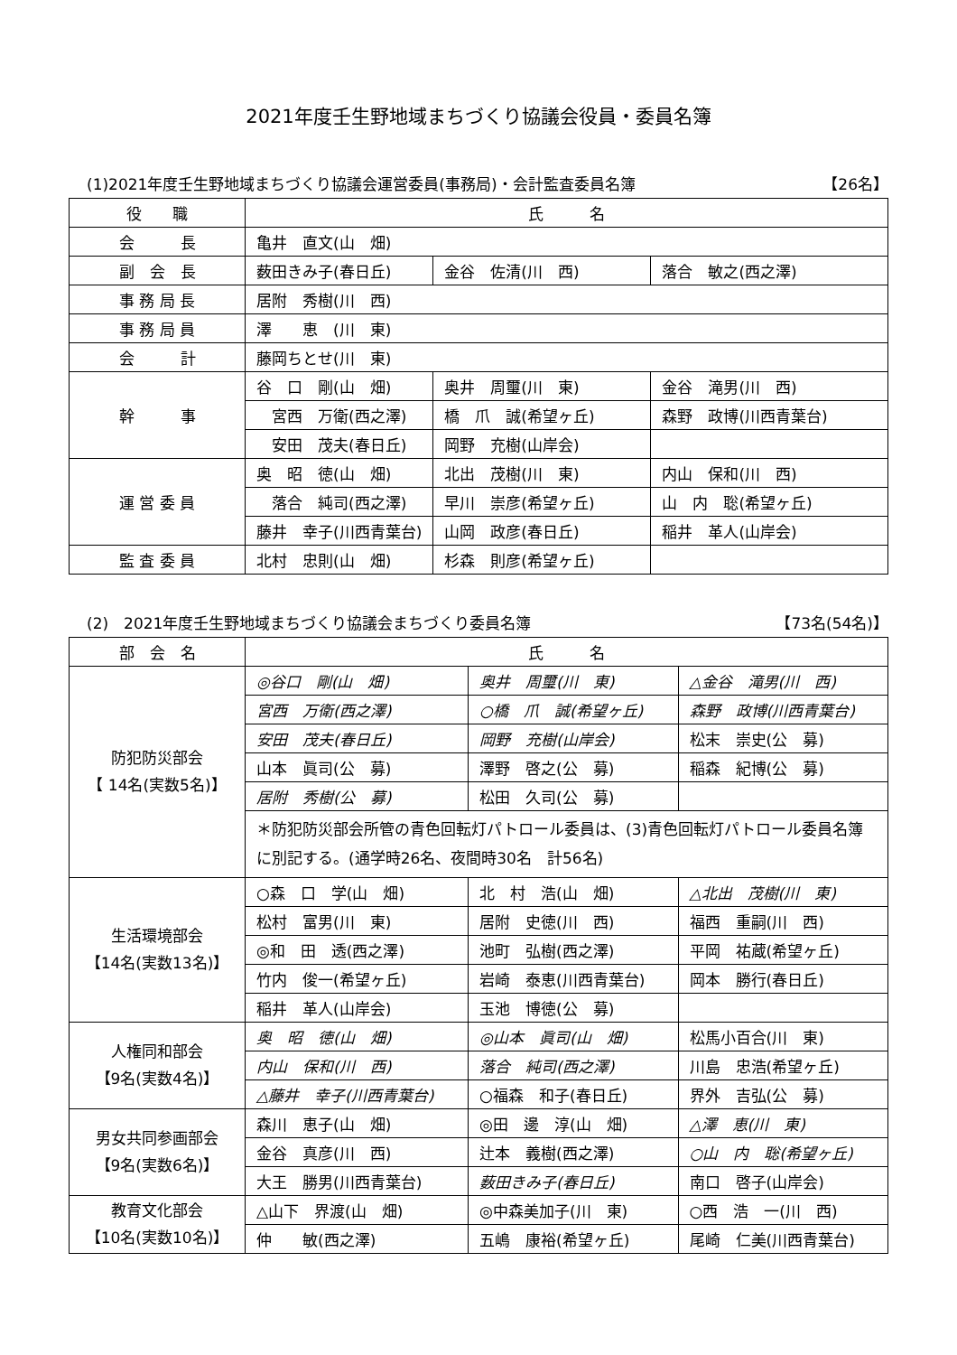2021年度壬生野地域まちづくり協議会役員・委員名簿
(1)2021年度壬生野地域まちづくり協議会運営委員(事務局)・会計監査委員名簿 【26名】
| 役 職 | 氏 名 | | |
| --- | --- | --- | --- |
| 会 長 | 亀井 直文(山 畑) | | |
| 副 会 長 | 薮田きみ子(春日丘) | 金谷 佐清(川 西) | 落合 敏之(西之澤) |
| 事 務 局 長 | 居附 秀樹(川 西) | | |
| 事 務 局 員 | 澤 恵 (川 東) | | |
| 会 計 | 藤岡ちとせ(川 東) | | |
| 幹 事 | 谷 口 剛(山 畑) | 奥井 周璽(川 東) | 金谷 滝男(川 西) |
| | 宮西 万衛(西之澤) | 橋 爪 誠(希望ヶ丘) | 森野 政博(川西青葉台) |
| | 安田 茂夫(春日丘) | 岡野 充樹(山岸会) | |
| 運 営 委 員 | 奥 昭 徳(山 畑) | 北出 茂樹(川 東) | 内山 保和(川 西) |
| | 落合 純司(西之澤) | 早川 崇彦(希望ヶ丘) | 山 内 聡(希望ヶ丘) |
| | 藤井 幸子(川西青葉台) | 山岡 政彦(春日丘) | 稲井 革人(山岸会) |
| 監 査 委 員 | 北村 忠則(山 畑) | 杉森 則彦(希望ヶ丘) | |
(2)　2021年度壬生野地域まちづくり協議会まちづくり委員名簿 【73名(54名)】
| 部 会 名 | 氏 名 | | |
| --- | --- | --- | --- |
| 防犯防災部会 【 14名(実数5名)】 | ◎谷口 剛(山 畑) | 奥井 周璽(川 東) | △金谷 滝男(川 西) |
| | 宮西 万衛(西之澤) | ○橋 爪 誠(希望ヶ丘) | 森野 政博(川西青葉台) |
| | 安田 茂夫(春日丘) | 岡野 充樹(山岸会) | 松末 崇史(公 募) |
| | 山本 眞司(公 募) | 澤野 啓之(公 募) | 稲森 紀博(公 募) |
| | 居附 秀樹(公 募) | 松田 久司(公 募) | |
| | ＊防犯防災部会所管の青色回転灯パトロール委員は、(3)青色回転灯パトロール委員名簿に別記する。(通学時26名、夜間時30名 計56名) | | |
| 生活環境部会 【14名(実数13名)】 | ○森 口 学(山 畑) | 北 村 浩(山 畑) | △北出 茂樹(川 東) |
| | 松村 富男(川 東) | 居附 史徳(川 西) | 福西 重嗣(川 西) |
| | ◎和 田 透(西之澤) | 池町 弘樹(西之澤) | 平岡 祐蔵(希望ヶ丘) |
| | 竹内 俊一(希望ヶ丘) | 岩崎 泰恵(川西青葉台) | 岡本 勝行(春日丘) |
| | 稲井 革人(山岸会) | 玉池 博徳(公 募) | |
| 人権同和部会 【9名(実数4名)】 | 奥 昭 徳(山 畑) | ◎山本 眞司(山 畑) | 松馬小百合(川 東) |
| | 内山 保和(川 西) | 落合 純司(西之澤) | 川島 忠浩(希望ヶ丘) |
| | △藤井 幸子(川西青葉台) | ○福森 和子(春日丘) | 界外 吉弘(公 募) |
| 男女共同参画部会 【9名(実数6名)】 | 森川 恵子(山 畑) | ◎田 邊 淳(山 畑) | △澤 恵(川 東) |
| | 金谷 真彦(川 西) | 辻本 義樹(西之澤) | ○山 内 聡(希望ヶ丘) |
| | 大王 勝男(川西青葉台) | 薮田きみ子(春日丘) | 南口 啓子(山岸会) |
| 教育文化部会 【10名(実数10名)】 | △山下 界渡(山 畑) | ◎中森美加子(川 東) | ○西 浩 一(川 西) |
| | 仲 敏(西之澤) | 五嶋 康裕(希望ヶ丘) | 尾崎 仁美(川西青葉台) |